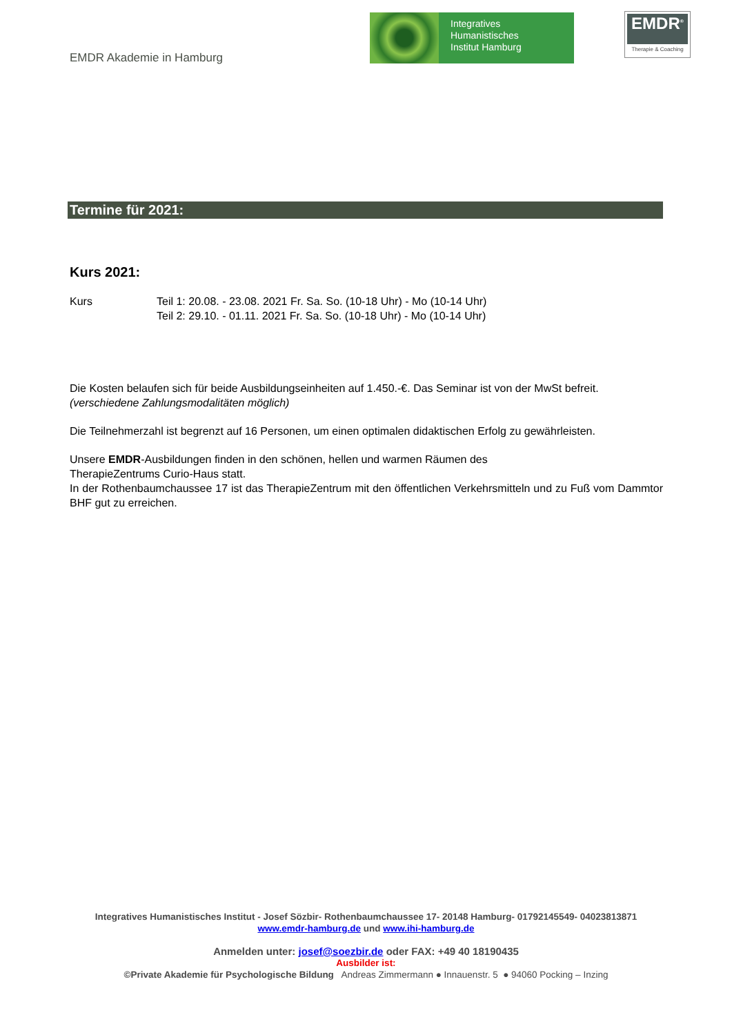EMDR Akademie in Hamburg
Integratives
Humanistisches
Institut Hamburg
EMDR<sup>®</sup>
Therapie & Coaching
Termine für 2021:
Kurs 2021:
Kurs Teil 1: 20.08. - 23.08. 2021 Fr. Sa. So. (10-18 Uhr) - Mo (10-14 Uhr)
Teil 2: 29.10. - 01.11. 2021 Fr. Sa. So. (10-18 Uhr) - Mo (10-14 Uhr)
Die Kosten belaufen sich für beide Ausbildungseinheiten auf 1.450.-€. Das Seminar ist von der MwSt befreit.
(verschiedene Zahlungsmodalitäten möglich)
Die Teilnehmerzahl ist begrenzt auf 16 Personen, um einen optimalen didaktischen Erfolg zu gewährleisten.
Unsere EMDR-Ausbildungen finden in den schönen, hellen und warmen Räumen des
TherapieZentrums Curio-Haus statt.
In der Rothenbaumchaussee 17 ist das TherapieZentrum mit den öffentlichen Verkehrsmitteln und zu Fuß vom Dammtor BHF gut zu erreichen.
Integratives Humanistisches Institut - Josef Sözbir- Rothenbaumchaussee 17- 20148 Hamburg- 01792145549- 04023813871
www.emdr-hamburg.de und www.ihi-hamburg.de
Anmelden unter: josef@soezbir.de oder FAX: +49 40 18190435
Ausbilder ist:
©Private Akademie für Psychologische Bildung Andreas Zimmermann ● Innauenstr. 5 ● 94060 Pocking – Inzing